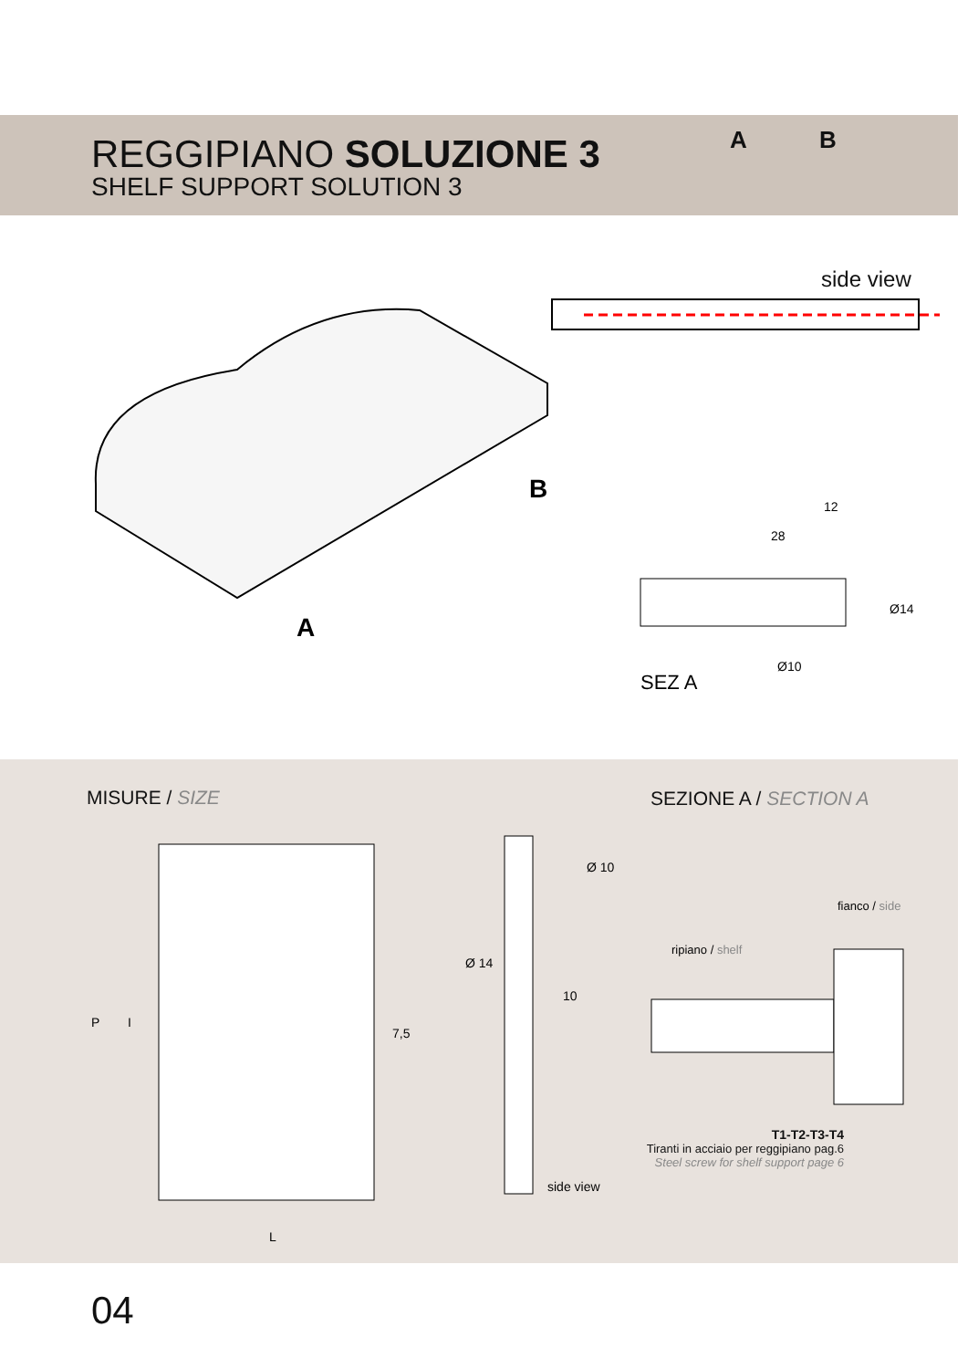REGGIPIANO SOLUZIONE 3
SHELF SUPPORT SOLUTION 3
A B
side view
B
A
SEZ A
12
28
Ø14
Ø10
MISURE / SIZE SEZIONE A / SECTION A
L
7,5
10
P
I
Ø 14
Ø 10
side view
fianco / side
ripiano / shelf
T1-T2-T3-T4
Tiranti in acciaio per reggipiano pag.6
Steel screw for shelf support page 6
04